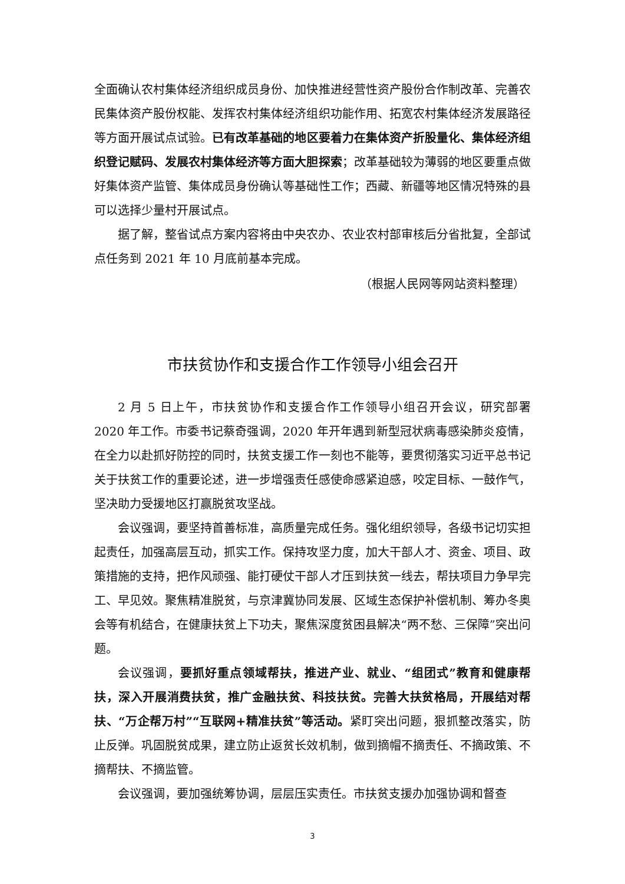全面确认农村集体经济组织成员身份、加快推进经营性资产股份合作制改革、完善农民集体资产股份权能、发挥农村集体经济组织功能作用、拓宽农村集体经济发展路径等方面开展试点试验。已有改革基础的地区要着力在集体资产折股量化、集体经济组织登记赋码、发展农村集体经济等方面大胆探索；改革基础较为薄弱的地区要重点做好集体资产监管、集体成员身份确认等基础性工作；西藏、新疆等地区情况特殊的县可以选择少量村开展试点。
据了解，整省试点方案内容将由中央农办、农业农村部审核后分省批复，全部试点任务到 2021 年 10 月底前基本完成。
（根据人民网等网站资料整理）
市扶贫协作和支援合作工作领导小组会召开
2 月 5 日上午，市扶贫协作和支援合作工作领导小组召开会议，研究部署 2020 年工作。市委书记蔡奇强调，2020 年开年遇到新型冠状病毒感染肺炎疫情，在全力以赴抓好防控的同时，扶贫支援工作一刻也不能等，要贯彻落实习近平总书记关于扶贫工作的重要论述，进一步增强责任感使命感紧迫感，咬定目标、一鼓作气，坚决助力受援地区打赢脱贫攻坚战。
会议强调，要坚持首善标准，高质量完成任务。强化组织领导，各级书记切实担起责任，加强高层互动，抓实工作。保持攻坚力度，加大干部人才、资金、项目、政策措施的支持，把作风顽强、能打硬仗干部人才压到扶贫一线去，帮扶项目力争早完工、早见效。聚焦精准脱贫，与京津冀协同发展、区域生态保护补偿机制、筹办冬奥会等有机结合，在健康扶贫上下功夫，聚焦深度贫困县解决“两不愁、三保障”突出问题。
会议强调，要抓好重点领域帮扶，推进产业、就业、“组团式”教育和健康帮扶，深入开展消费扶贫，推广金融扶贫、科技扶贫。完善大扶贫格局，开展结对帮扶、“万企帮万村”“互联网+精准扶贫”等活动。紧盯突出问题，狠抓整改落实，防止反弹。巩固脱贫成果，建立防止返贫长效机制，做到摘帽不摘责任、不摘政策、不摘帮扶、不摘监管。
会议强调，要加强统筹协调，层层压实责任。市扶贫支援办加强协调和督查
3